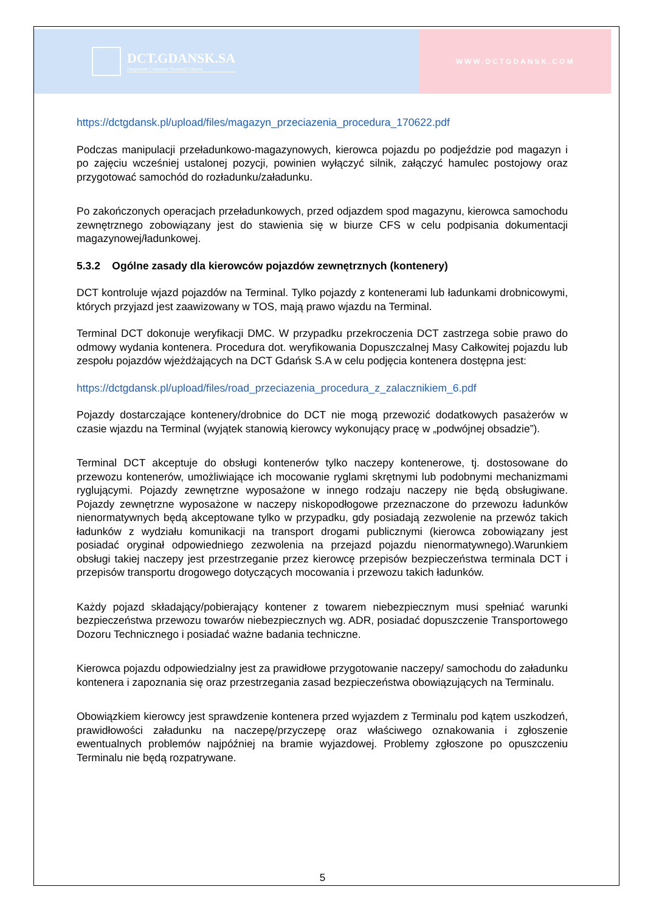DCT.GDANSK.SA
Deepwater Container Terminal Gdansk
WWW.DCTGDANSK.COM
https://dctgdansk.pl/upload/files/magazyn_przeciazenia_procedura_170622.pdf
Podczas manipulacji przeładunkowo-magazynowych, kierowca pojazdu po podjeździe pod magazyn i po zajęciu wcześniej ustalonej pozycji, powinien wyłączyć silnik, załączyć hamulec postojowy oraz przygotować samochód do rozładunku/załadunku.
Po zakończonych operacjach przeładunkowych, przed odjazdem spod magazynu, kierowca samochodu zewnętrznego zobowiązany jest do stawienia się w biurze CFS w celu podpisania dokumentacji magazynowej/ładunkowej.
5.3.2 Ogólne zasady dla kierowców pojazdów zewnętrznych (kontenery)
DCT kontroluje wjazd pojazdów na Terminal. Tylko pojazdy z kontenerami lub ładunkami drobnicowymi, których przyjazd jest zaawizowany w TOS, mają prawo wjazdu na Terminal.
Terminal DCT dokonuje weryfikacji DMC. W przypadku przekroczenia DCT zastrzega sobie prawo do odmowy wydania kontenera. Procedura dot. weryfikowania Dopuszczalnej Masy Całkowitej pojazdu lub zespołu pojazdów wjeżdżających na DCT Gdańsk S.A w celu podjęcia kontenera dostępna jest:
https://dctgdansk.pl/upload/files/road_przeciazenia_procedura_z_zalacznikiem_6.pdf
Pojazdy dostarczające kontenery/drobnice do DCT nie mogą przewozić dodatkowych pasażerów w czasie wjazdu na Terminal (wyjątek stanowią kierowcy wykonujący pracę w „podwójnej obsadzie”).
Terminal DCT akceptuje do obsługi kontenerów tylko naczepy kontenerowe, tj. dostosowane do przewozu kontenerów, umożliwiające ich mocowanie ryglami skrętnymi lub podobnymi mechanizmami ryglującymi. Pojazdy zewnętrzne wyposażone w innego rodzaju naczepy nie będą obsługiwane. Pojazdy zewnętrzne wyposażone w naczepy niskopodłogowe przeznaczone do przewozu ładunków nienormatywnych będą akceptowane tylko w przypadku, gdy posiadają zezwolenie na przewóz takich ładunków z wydziału komunikacji na transport drogami publicznymi (kierowca zobowiązany jest posiadać oryginał odpowiedniego zezwolenia na przejazd pojazdu nienormatywnego).Warunkiem obsługi takiej naczepy jest przestrzeganie przez kierowcę przepisów bezpieczeństwa terminala DCT i przepisów transportu drogowego dotyczących mocowania i przewozu takich ładunków.
Każdy pojazd składający/pobierający kontener z towarem niebezpiecznym musi spełniać warunki bezpieczeństwa przewozu towarów niebezpiecznych wg. ADR, posiadać dopuszczenie Transportowego Dozoru Technicznego i posiadać ważne badania techniczne.
Kierowca pojazdu odpowiedzialny jest za prawidłowe przygotowanie naczepy/ samochodu do załadunku kontenera i zapoznania się oraz przestrzegania zasad bezpieczeństwa obowiązujących na Terminalu.
Obowiązkiem kierowcy jest sprawdzenie kontenera przed wyjazdem z Terminalu pod kątem uszkodzeń, prawidłowości załadunku na naczepę/przyczepę oraz właściwego oznakowania i zgłoszenie ewentualnych problemów najpóźniej na bramie wyjazdowej. Problemy zgłoszone po opuszczeniu Terminalu nie będą rozpatrywane.
5